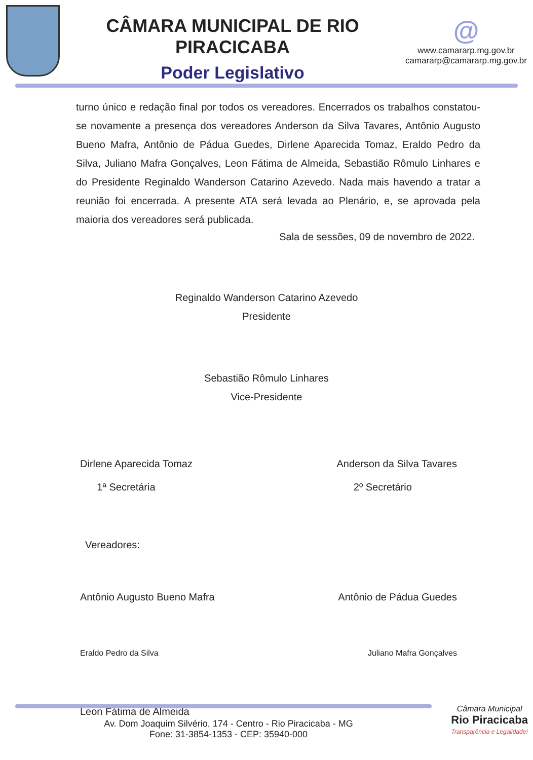CÂMARA MUNICIPAL DE RIO PIRACICABA
Poder Legislativo
@
www.camararp.mg.gov.br
camararp@camararp.mg.gov.br
turno único e redação final por todos os vereadores. Encerrados os trabalhos constatou-se novamente a presença dos vereadores Anderson da Silva Tavares, Antônio Augusto Bueno Mafra, Antônio de Pádua Guedes, Dirlene Aparecida Tomaz, Eraldo Pedro da Silva, Juliano Mafra Gonçalves, Leon Fátima de Almeida, Sebastião Rômulo Linhares e do Presidente Reginaldo Wanderson Catarino Azevedo. Nada mais havendo a tratar a reunião foi encerrada. A presente ATA será levada ao Plenário, e, se aprovada pela maioria dos vereadores será publicada.
Sala de sessões, 09 de novembro de 2022.
Reginaldo Wanderson Catarino Azevedo
Presidente
Sebastião Rômulo Linhares
Vice-Presidente
Dirlene Aparecida Tomaz
1ª Secretária
Anderson da Silva Tavares
2º Secretário
Vereadores:
Antônio Augusto Bueno Mafra Antônio de Pádua Guedes
Eraldo Pedro da Silva Juliano Mafra Gonçalves
Leon Fátima de Almeida
Av. Dom Joaquim Silvério, 174 - Centro - Rio Piracicaba - MG
Fone: 31-3854-1353 - CEP: 35940-000
Câmara Municipal
Rio Piracicaba
Transparência e Legalidade!